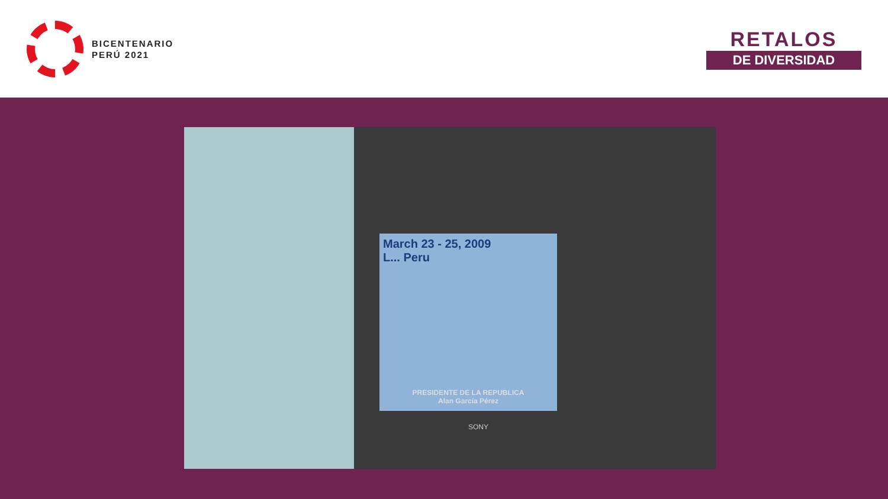BICENTENARIO
PERÚ 2021
RETALOS
DE DIVERSIDAD
March 23 - 25, 2009
L... Peru
PRESIDENTE DE LA REPUBLICA
Alan García Pérez
SONY